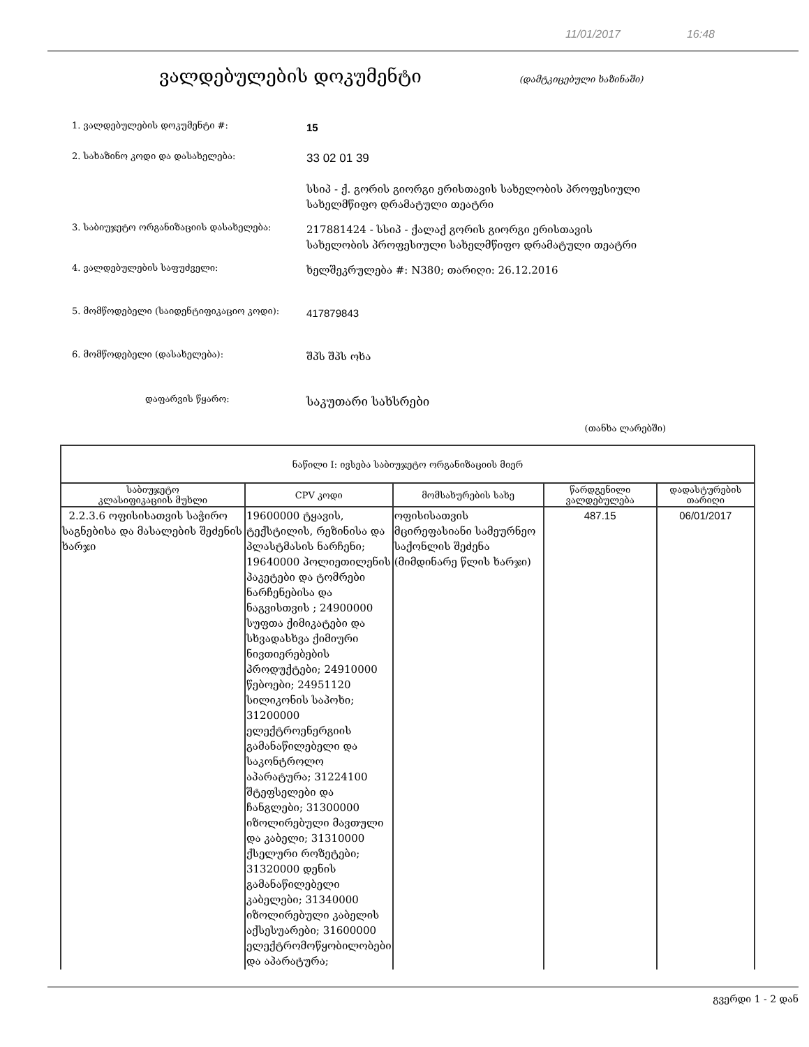11/01/2017 16:48
ვალდებულების დოკუმენტი
(დამტკიცებული ხაზინაში)
1. ვალდებულების დოკუმენტი #:
15
2. სახაზინო კოდი და დასახელება:
33 02 01 39
სსიპ - ქ. გორის გიორგი ერისთავის სახელობის პროფესიული სახელმწიფო დრამატული თეატრი
3. საბიუჯეტო ორგანიზაციის დასახელება:
217881424 - სსიპ - ქალაქ გორის გიორგი ერისთავის სახელობის პროფესიული სახელმწიფო დრამატული თეატრი
4. ვალდებულების საფუძველი:
ხელშეკრულება #: N380; თარიღი: 26.12.2016
5. მომწოდებელი (საიდენტიფიკაციო კოდი):
417879843
6. მომწოდებელი (დასახელება):
შპს შპს ოხა
დაფარვის წყარო:
საკუთარი სახსრები
(თანხა ლარებში)
| ნაწილი I: ივსება საბიუჯეტო ორგანიზაციის მიერ | | | | |
| --- | --- | --- | --- | --- |
| საბიუჯეტო კლასიფიკაციის მუხლი | CPV კოდი | მომსახურების სახე | წარდგენილი ვალდებულება | დადასტურების თარიღი |
| 2.2.3.6 ოფისისათვის საჭირო საგნებისა და მასალების შეძენის ხარჯი | 19600000 ტყავის, ტექსტილის, რეზინისა და პლასტმასის ნარჩენი; 19640000 პოლიეთილენის პაკეტები და ტომრები ნარჩენებისა და ნაგვისთვის ; 24900000 სუფთა ქიმიკატები და სხვადასხვა ქიმიური ნივთიერებების პროდუქტები; 24910000 წებოები; 24951120 სილიკონის საპოხი; 31200000 ელექტროენერგიის გამანაწილებელი და საკონტროლო აპარატურა; 31224100 შტეფსელები და ჩანგლები; 31300000 იზოლირებული მავთული და კაბელი; 31310000 ქსელური როზეტები; 31320000 დენის გამანაწილებელი კაბელები; 31340000 იზოლირებული კაბელის აქსესუარები; 31600000 ელექტრომოწყობილობები და აპარატურა; | ოფისისათვის მცირეფასიანი სამეურნეო საქონლის შეძენა (მიმდინარე წლის ხარჯი) | 487.15 | 06/01/2017 |
გვერდი 1 - 2 დან